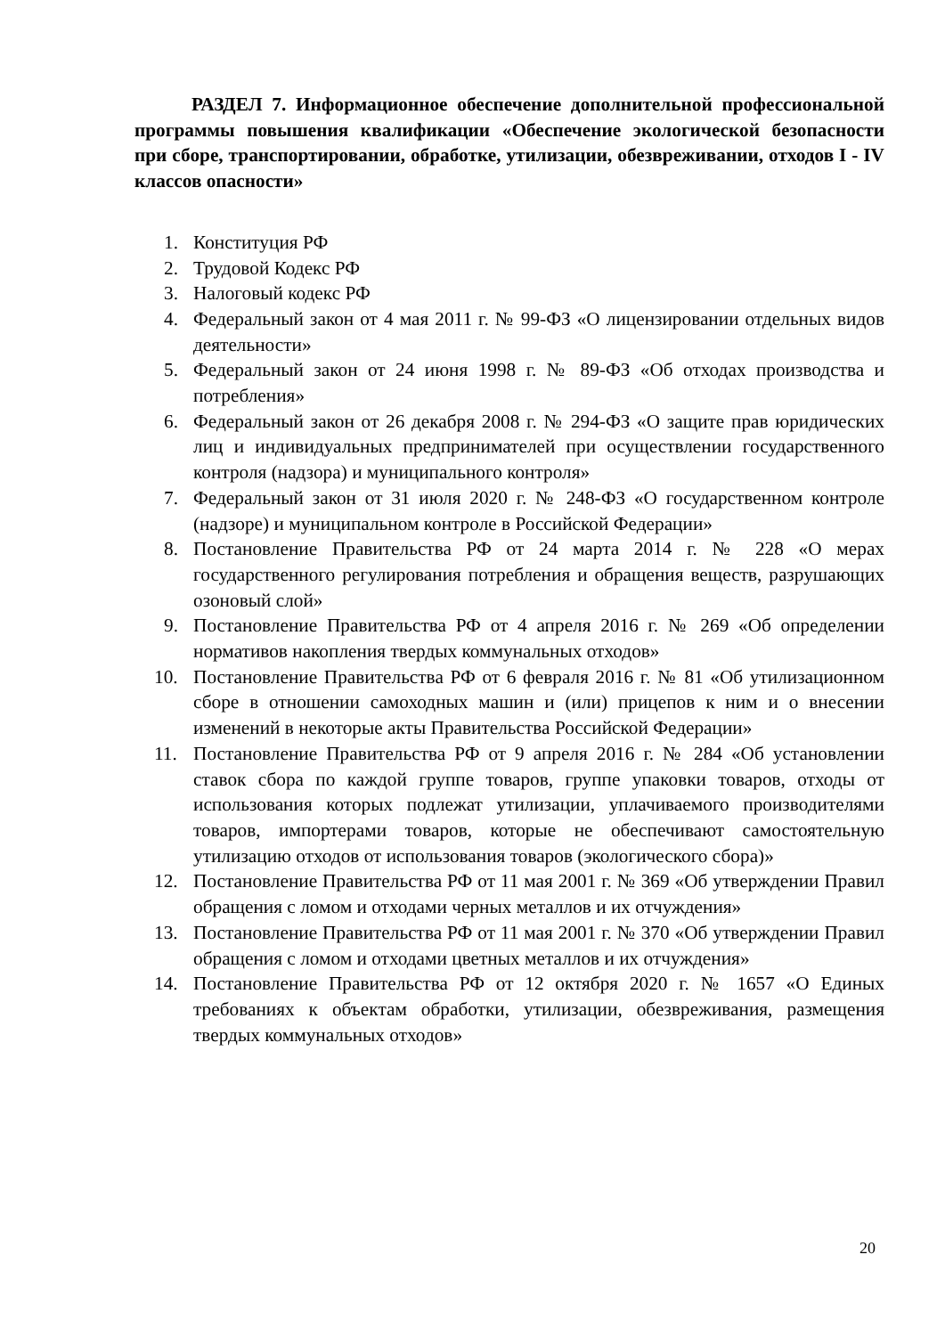РАЗДЕЛ 7. Информационное обеспечение дополнительной профессиональной программы повышения квалификации «Обеспечение экологической безопасности при сборе, транспортировании, обработке, утилизации, обезвреживании, отходов I - IV классов опасности»
1. Конституция РФ
2. Трудовой Кодекс РФ
3. Налоговый кодекс РФ
4. Федеральный закон от 4 мая 2011 г. № 99-ФЗ «О лицензировании отдельных видов деятельности»
5. Федеральный закон от 24 июня 1998 г. № 89-ФЗ «Об отходах производства и потребления»
6. Федеральный закон от 26 декабря 2008 г. № 294-ФЗ «О защите прав юридических лиц и индивидуальных предпринимателей при осуществлении государственного контроля (надзора) и муниципального контроля»
7. Федеральный закон от 31 июля 2020 г. № 248-ФЗ «О государственном контроле (надзоре) и муниципальном контроле в Российской Федерации»
8. Постановление Правительства РФ от 24 марта 2014 г. № 228 «О мерах государственного регулирования потребления и обращения веществ, разрушающих озоновый слой»
9. Постановление Правительства РФ от 4 апреля 2016 г. № 269 «Об определении нормативов накопления твердых коммунальных отходов»
10. Постановление Правительства РФ от 6 февраля 2016 г. № 81 «Об утилизационном сборе в отношении самоходных машин и (или) прицепов к ним и о внесении изменений в некоторые акты Правительства Российской Федерации»
11. Постановление Правительства РФ от 9 апреля 2016 г. № 284 «Об установлении ставок сбора по каждой группе товаров, группе упаковки товаров, отходы от использования которых подлежат утилизации, уплачиваемого производителями товаров, импортерами товаров, которые не обеспечивают самостоятельную утилизацию отходов от использования товаров (экологического сбора)»
12. Постановление Правительства РФ от 11 мая 2001 г. № 369 «Об утверждении Правил обращения с ломом и отходами черных металлов и их отчуждения»
13. Постановление Правительства РФ от 11 мая 2001 г. № 370 «Об утверждении Правил обращения с ломом и отходами цветных металлов и их отчуждения»
14. Постановление Правительства РФ от 12 октября 2020 г. № 1657 «О Единых требованиях к объектам обработки, утилизации, обезвреживания, размещения твердых коммунальных отходов»
20